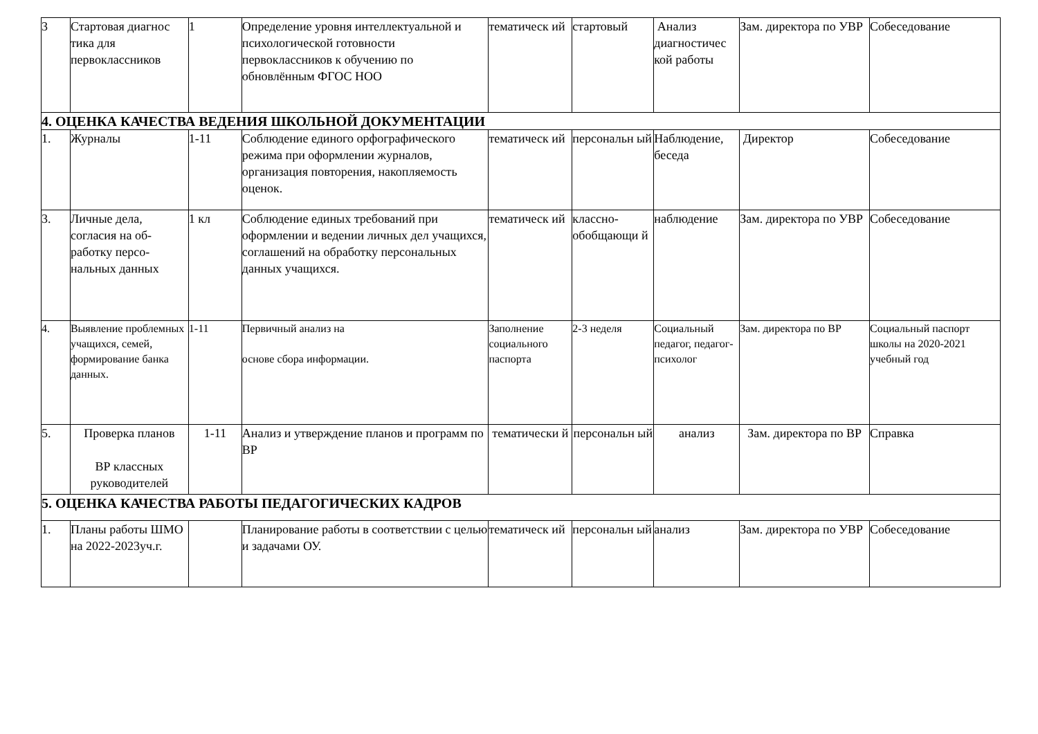| 3 | Стартовая диагнос тика для первоклассников | 1 | Определение уровня интеллектуальной и психологической готовности первоклассников к обучению по обновлённым ФГОС НОО | тематическ ий | стартовый | Анализ диагностичес кой работы | Зам. директора по УВР | Собеседование |
| 4. ОЦЕНКА КАЧЕСТВА ВЕДЕНИЯ ШКОЛЬНОЙ ДОКУМЕНТАЦИИ | | | | | | | | |
| 1. | Журналы | 1-11 | Соблюдение единого орфографического режима при оформлении журналов, организация повторения, накопляемость оценок. | тематическ ий | персональн ый | Наблюдение, беседа | Директор | Собеседование |
| 3. | Личные дела, согласия на об-работку персо-нальных данных | 1 кл | Соблюдение единых требований при оформлении и ведении личных дел учащихся, соглашений на обработку персональных данных учащихся. | тематическ ий | классно-обобщающи й | наблюдение | Зам. директора по УВР | Собеседование |
| 4. | Выявление проблемных учащихся, семей, формирование банка данных. | 1-11 | Первичный анализ на основе сбора информации. | Заполнение социального паспорта | 2-3 неделя | Социальный педагог, педагог-психолог | Зам. директора по ВР | Социальный паспорт школы на 2020-2021 учебный год |
| 5. | Проверка планов ВР классных руководителей | 1-11 | Анализ и утверждение планов и программ по ВР | тематически й | персональн ый | анализ | Зам. директора по ВР | Справка |
| 5. ОЦЕНКА КАЧЕСТВА РАБОТЫ ПЕДАГОГИЧЕСКИХ КАДРОВ | | | | | | | | |
| 1. | Планы работы ШМО на 2022-2023уч.г. | | Планирование работы в соответствии с целью и задачами ОУ. | тематическ ий | персональн ый | анализ | Зам. директора по УВР | Собеседование |